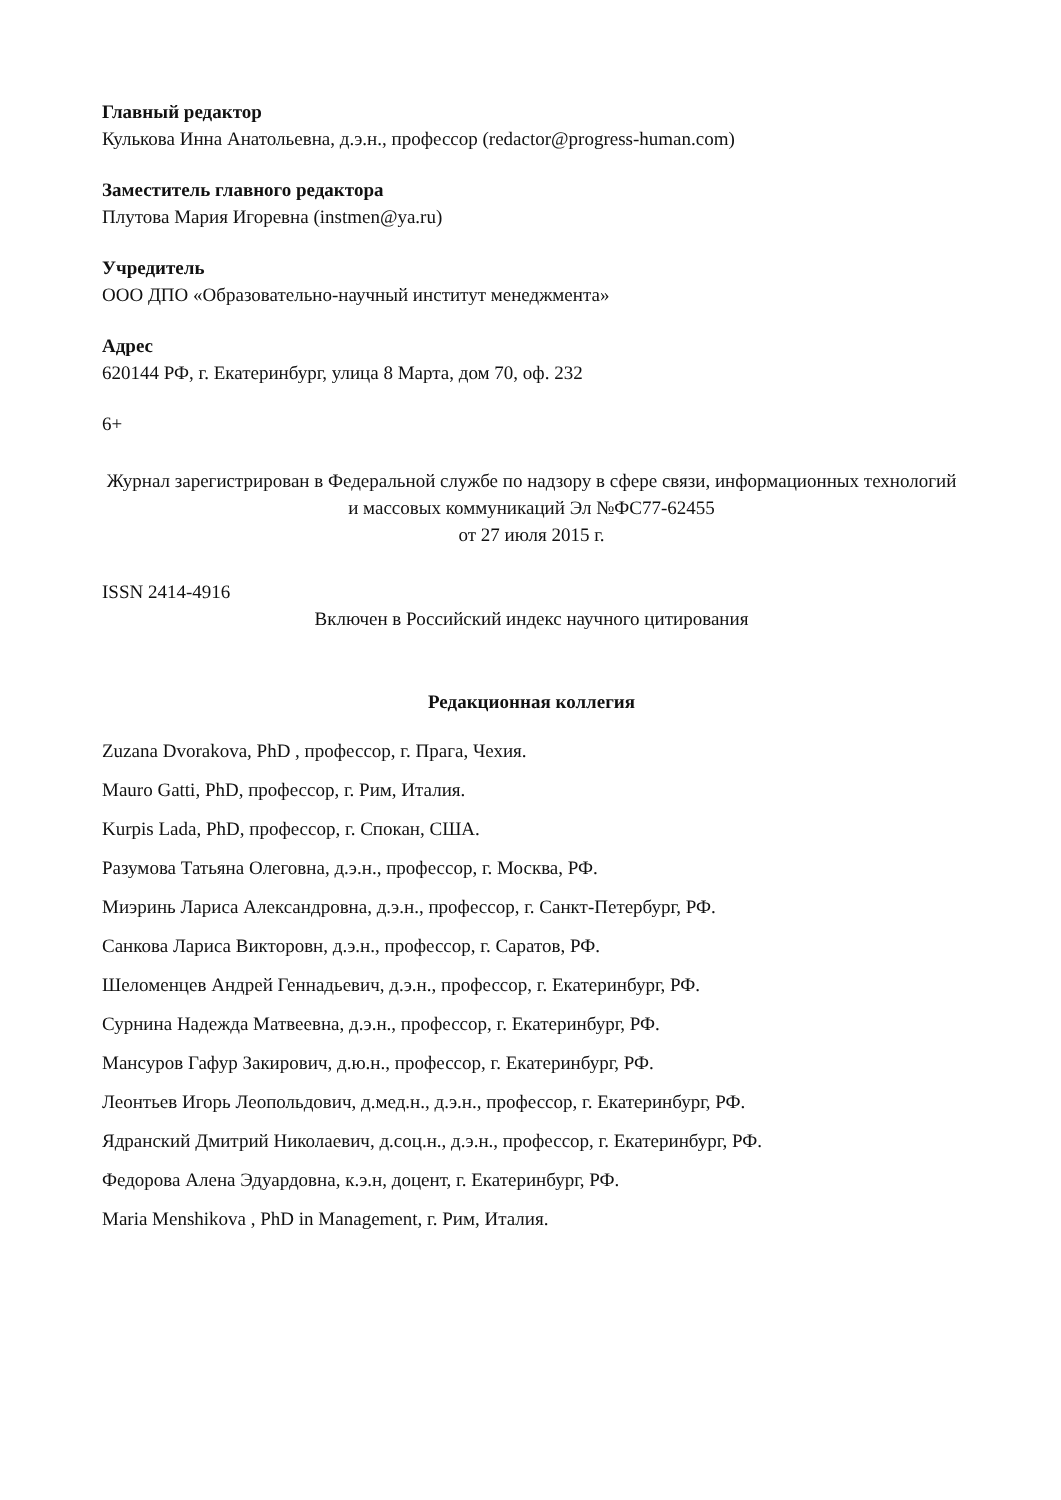Главный редактор
Кулькова Инна Анатольевна, д.э.н., профессор (redactor@progress-human.com)
Заместитель главного редактора
Плутова Мария Игоревна (instmen@ya.ru)
Учредитель
ООО ДПО «Образовательно-научный институт менеджмента»
Адрес
620144 РФ, г. Екатеринбург, улица 8 Марта, дом 70, оф. 232
6+
Журнал зарегистрирован в Федеральной службе по надзору в сфере связи, информационных технологий и массовых коммуникаций Эл №ФС77-62455
от 27 июля 2015 г.
ISSN 2414-4916
Включен в Российский индекс научного цитирования
Редакционная коллегия
Zuzana Dvorakova, PhD , профессор, г. Прага, Чехия.
Mauro Gatti, PhD, профессор, г. Рим, Италия.
Kurpis Lada, PhD, профессор, г. Спокан, США.
Разумова Татьяна Олеговна, д.э.н., профессор, г. Москва, РФ.
Миэринь Лариса Александровна, д.э.н., профессор, г. Санкт-Петербург, РФ.
Санкова Лариса Викторовн, д.э.н., профессор, г. Саратов, РФ.
Шеломенцев Андрей Геннадьевич, д.э.н., профессор, г. Екатеринбург, РФ.
Сурнина Надежда Матвеевна, д.э.н., профессор, г. Екатеринбург, РФ.
Мансуров Гафур Закирович, д.ю.н., профессор, г. Екатеринбург, РФ.
Леонтьев Игорь Леопольдович, д.мед.н., д.э.н., профессор, г. Екатеринбург, РФ.
Ядранский Дмитрий Николаевич, д.соц.н., д.э.н., профессор, г. Екатеринбург, РФ.
Федорова Алена Эдуардовна, к.э.н, доцент, г. Екатеринбург, РФ.
Maria Menshikova , PhD in Management, г. Рим, Италия.